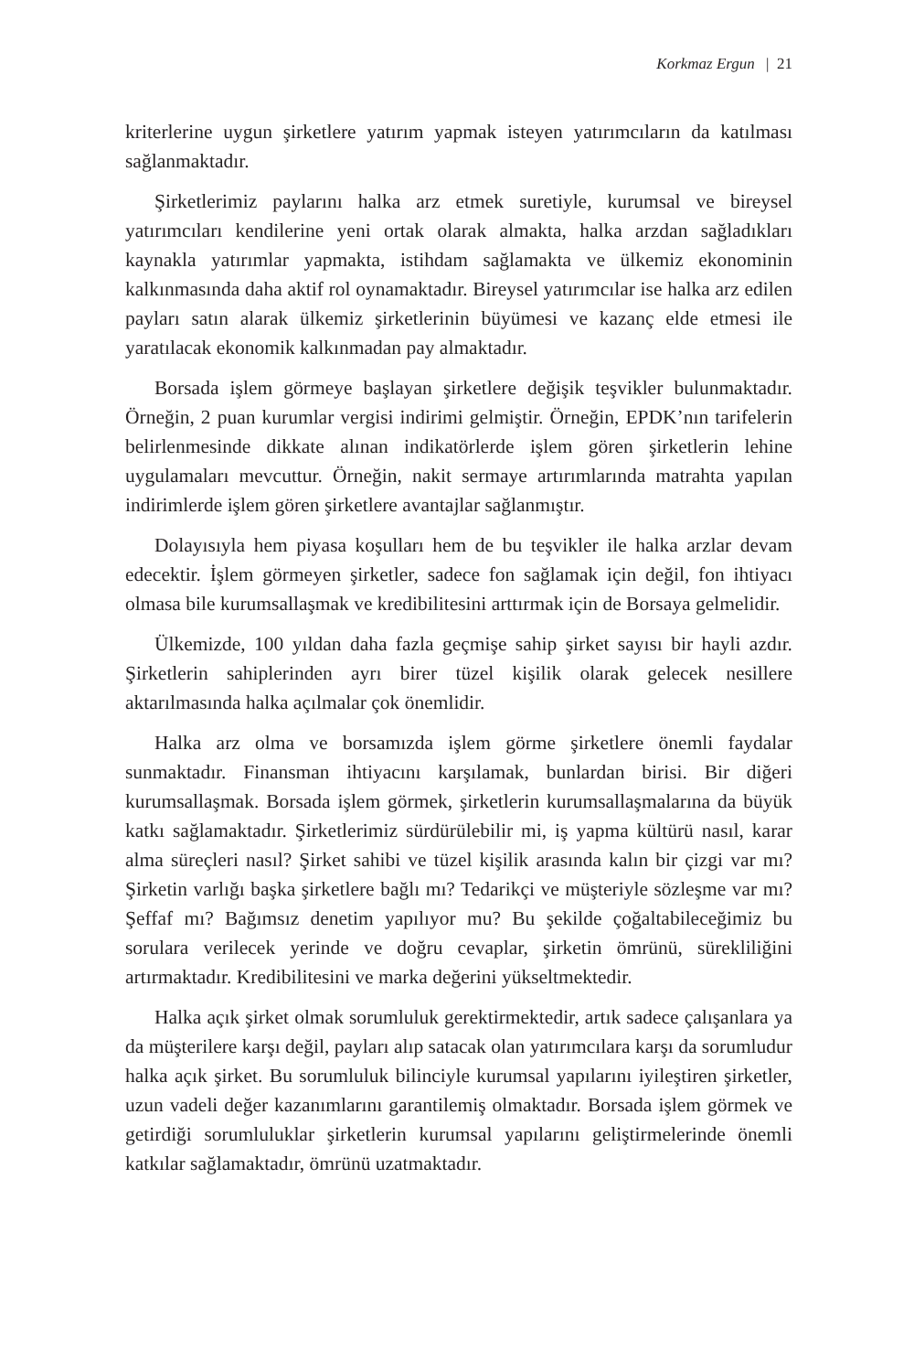Korkmaz Ergun | 21
kriterlerine uygun şirketlere yatırım yapmak isteyen yatırımcıların da katılması sağlanmaktadır.
Şirketlerimiz paylarını halka arz etmek suretiyle, kurumsal ve bireysel yatırımcıları kendilerine yeni ortak olarak almakta, halka arzdan sağladıkları kaynakla yatırımlar yapmakta, istihdam sağlamakta ve ülkemiz ekonominin kalkınmasında daha aktif rol oynamaktadır. Bireysel yatırımcılar ise halka arz edilen payları satın alarak ülkemiz şirketlerinin büyümesi ve kazanç elde etmesi ile yaratılacak ekonomik kalkınmadan pay almaktadır.
Borsada işlem görmeye başlayan şirketlere değişik teşvikler bulunmaktadır. Örneğin, 2 puan kurumlar vergisi indirimi gelmiştir. Örneğin, EPDK’nın tarifelerin belirlenmesinde dikkate alınan indikatörlerde işlem gören şirketlerin lehine uygulamaları mevcuttur. Örneğin, nakit sermaye artırımlarında matrahta yapılan indirimlerde işlem gören şirketlere avantajlar sağlanmıştır.
Dolayısıyla hem piyasa koşulları hem de bu teşvikler ile halka arzlar devam edecektir. İşlem görmeyen şirketler, sadece fon sağlamak için değil, fon ihtiyacı olmasa bile kurumsallaşmak ve kredibilitesini arttırmak için de Borsaya gelmelidir.
Ülkemizde, 100 yıldan daha fazla geçmişe sahip şirket sayısı bir hayli azdır. Şirketlerin sahiplerinden ayrı birer tüzel kişilik olarak gelecek nesillere aktarılmasında halka açılmalar çok önemlidir.
Halka arz olma ve borsamızda işlem görme şirketlere önemli faydalar sunmaktadır. Finansman ihtiyacını karşılamak, bunlardan birisi. Bir diğeri kurumsallaşmak. Borsada işlem görmek, şirketlerin kurumsallaşmalarına da büyük katkı sağlamaktadır. Şirketlerimiz sürdürülebilir mi, iş yapma kültürü nasıl, karar alma süreçleri nasıl? Şirket sahibi ve tüzel kişilik arasında kalın bir çizgi var mı? Şirketin varlığı başka şirketlere bağlı mı? Tedarikçi ve müşteriyle sözleşme var mı? Şeffaf mı? Bağımsız denetim yapılıyor mu? Bu şekilde çoğaltabileceğimiz bu sorulara verilecek yerinde ve doğru cevaplar, şirketin ömrünü, sürekliliğini artırmaktadır. Kredibilitesini ve marka değerini yükseltmektedir.
Halka açık şirket olmak sorumluluk gerektirmektedir, artık sadece çalışanlara ya da müşterilere karşı değil, payları alıp satacak olan yatırımcılara karşı da sorumludur halka açık şirket. Bu sorumluluk bilinciyle kurumsal yapılarını iyileştiren şirketler, uzun vadeli değer kazanımlarını garantilemiş olmaktadır. Borsada işlem görmek ve getirdiği sorumluluklar şirketlerin kurumsal yapılarını geliştirmelerinde önemli katkılar sağlamaktadır, ömrünü uzatmaktadır.